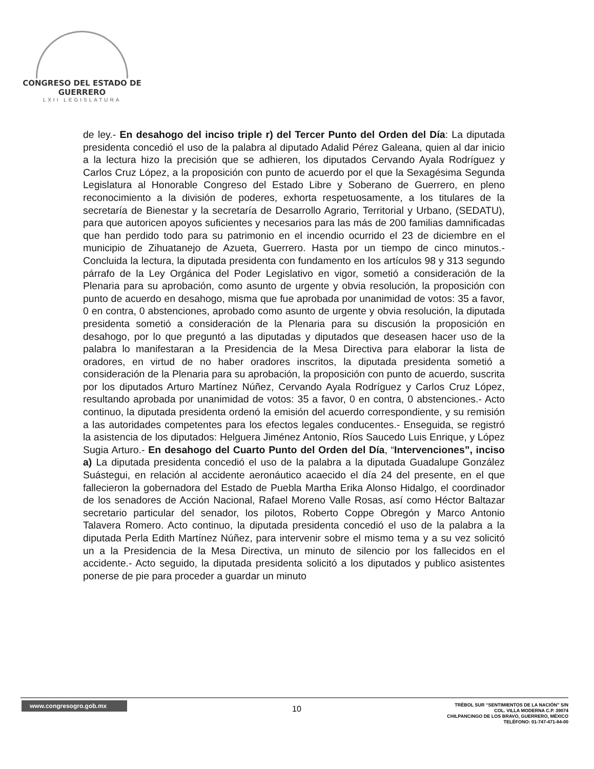CONGRESO DEL ESTADO DE GUERRERO
LXII LEGISLATURA
de ley.- En desahogo del inciso triple r) del Tercer Punto del Orden del Día: La diputada presidenta concedió el uso de la palabra al diputado Adalid Pérez Galeana, quien al dar inicio a la lectura hizo la precisión que se adhieren, los diputados Cervando Ayala Rodríguez y Carlos Cruz López, a la proposición con punto de acuerdo por el que la Sexagésima Segunda Legislatura al Honorable Congreso del Estado Libre y Soberano de Guerrero, en pleno reconocimiento a la división de poderes, exhorta respetuosamente, a los titulares de la secretaría de Bienestar y la secretaría de Desarrollo Agrario, Territorial y Urbano, (SEDATU), para que autoricen apoyos suficientes y necesarios para las más de 200 familias damnificadas que han perdido todo para su patrimonio en el incendio ocurrido el 23 de diciembre en el municipio de Zihuatanejo de Azueta, Guerrero. Hasta por un tiempo de cinco minutos.- Concluida la lectura, la diputada presidenta con fundamento en los artículos 98 y 313 segundo párrafo de la Ley Orgánica del Poder Legislativo en vigor, sometió a consideración de la Plenaria para su aprobación, como asunto de urgente y obvia resolución, la proposición con punto de acuerdo en desahogo, misma que fue aprobada por unanimidad de votos: 35 a favor, 0 en contra, 0 abstenciones, aprobado como asunto de urgente y obvia resolución, la diputada presidenta sometió a consideración de la Plenaria para su discusión la proposición en desahogo, por lo que preguntó a las diputadas y diputados que deseasen hacer uso de la palabra lo manifestaran a la Presidencia de la Mesa Directiva para elaborar la lista de oradores, en virtud de no haber oradores inscritos, la diputada presidenta sometió a consideración de la Plenaria para su aprobación, la proposición con punto de acuerdo, suscrita por los diputados Arturo Martínez Núñez, Cervando Ayala Rodríguez y Carlos Cruz López, resultando aprobada por unanimidad de votos: 35 a favor, 0 en contra, 0 abstenciones.- Acto continuo, la diputada presidenta ordenó la emisión del acuerdo correspondiente, y su remisión a las autoridades competentes para los efectos legales conducentes.- Enseguida, se registró la asistencia de los diputados: Helguera Jiménez Antonio, Ríos Saucedo Luis Enrique, y López Sugia Arturo.- En desahogo del Cuarto Punto del Orden del Día, “Intervenciones”, inciso a) La diputada presidenta concedió el uso de la palabra a la diputada Guadalupe González Suástegui, en relación al accidente aeronáutico acaecido el día 24 del presente, en el que fallecieron la gobernadora del Estado de Puebla Martha Erika Alonso Hidalgo, el coordinador de los senadores de Acción Nacional, Rafael Moreno Valle Rosas, así como Héctor Baltazar secretario particular del senador, los pilotos, Roberto Coppe Obregón y Marco Antonio Talavera Romero. Acto continuo, la diputada presidenta concedió el uso de la palabra a la diputada Perla Edith Martínez Núñez, para intervenir sobre el mismo tema y a su vez solicitó un a la Presidencia de la Mesa Directiva, un minuto de silencio por los fallecidos en el accidente.- Acto seguido, la diputada presidenta solicitó a los diputados y publico asistentes ponerse de pie para proceder a guardar un minuto
www.congresogro.gob.mx
10
TRÉBOL SUR “SENTIMIENTOS DE LA NACIÓN” S/N
COL. VILLA MODERNA C.P. 39074
CHILPANCINGO DE LOS BRAVO, GUERRERO, MÉXICO
TELÉFONO: 01-747-471-84-00